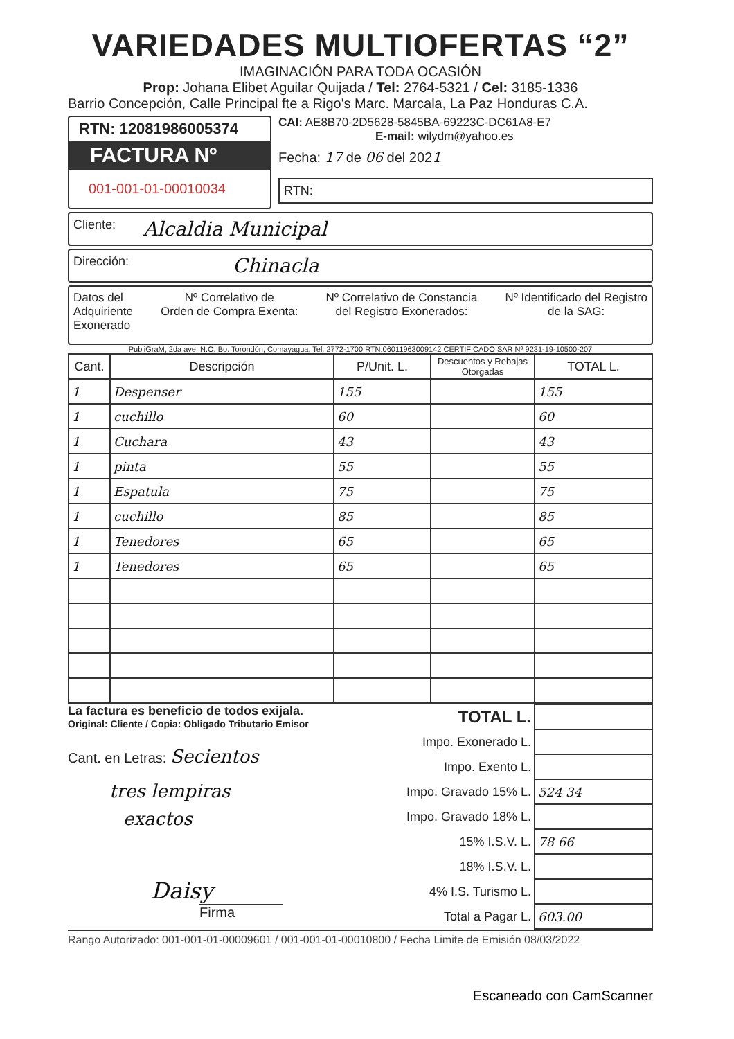VARIEDADES MULTIOFERTAS “2”
IMAGINACIÓN PARA TODA OCASIÓN
Prop: Johana Elibet Aguilar Quijada / Tel: 2764-5321 / Cel: 3185-1336
Barrio Concepción, Calle Principal fte a Rigo's Marc. Marcala, La Paz Honduras C.A.
RTN: 12081986005374
FACTURA Nº
001-001-01-00010034
CAI: AE8B70-2D5628-5845BA-69223C-DC61A8-E7
E-mail: wilydm@yahoo.es
Fecha: 17 de 06 del 2021
RTN:
Cliente: Alcaldia Municipal
Dirección: Chinacla
Datos del
Adquiriente
Exonerado
Nº Correlativo de
Orden de Compra Exenta:
Nº Correlativo de Constancia
del Registro Exonerados:
Nº Identificado del Registro
de la SAG:
PubliGraM, 2da ave. N.O. Bo. Torondón, Comayagua. Tel. 2772-1700 RTN:06011963009142 CERTIFICADO SAR Nº 9231-19-10500-207
| Cant. | Descripción | P/Unit. L. | Descuentos y Rebajas Otorgadas | TOTAL L. |
| --- | --- | --- | --- | --- |
| 1 | Despenser | 155 | | 155 |
| 1 | cuchillo | 60 | | 60 |
| 1 | Cuchara | 43 | | 43 |
| 1 | pinta | 55 | | 55 |
| 1 | Espatula | 75 | | 75 |
| 1 | cuchillo | 85 | | 85 |
| 1 | Tenedores | 65 | | 65 |
| 1 | Tenedores | 65 | | 65 |
La factura es beneficio de todos exijala.
Original: Cliente / Copia: Obligado Tributario Emisor
Cant. en Letras: Secientos
tres lempiras
exactos
Daisy
Firma
| TOTAL L. | |
| Impo. Exonerado L. | |
| Impo. Exento L. | |
| Impo. Gravado 15% L. | 524 34 |
| Impo. Gravado 18% L. | |
| 15% I.S.V. L. | 78 66 |
| 18% I.S.V. L. | |
| 4% I.S. Turismo L. | |
| Total a Pagar L. | 603.00 |
Rango Autorizado: 001-001-01-00009601 / 001-001-01-00010800 / Fecha Limite de Emisión 08/03/2022
Escaneado con CamScanner